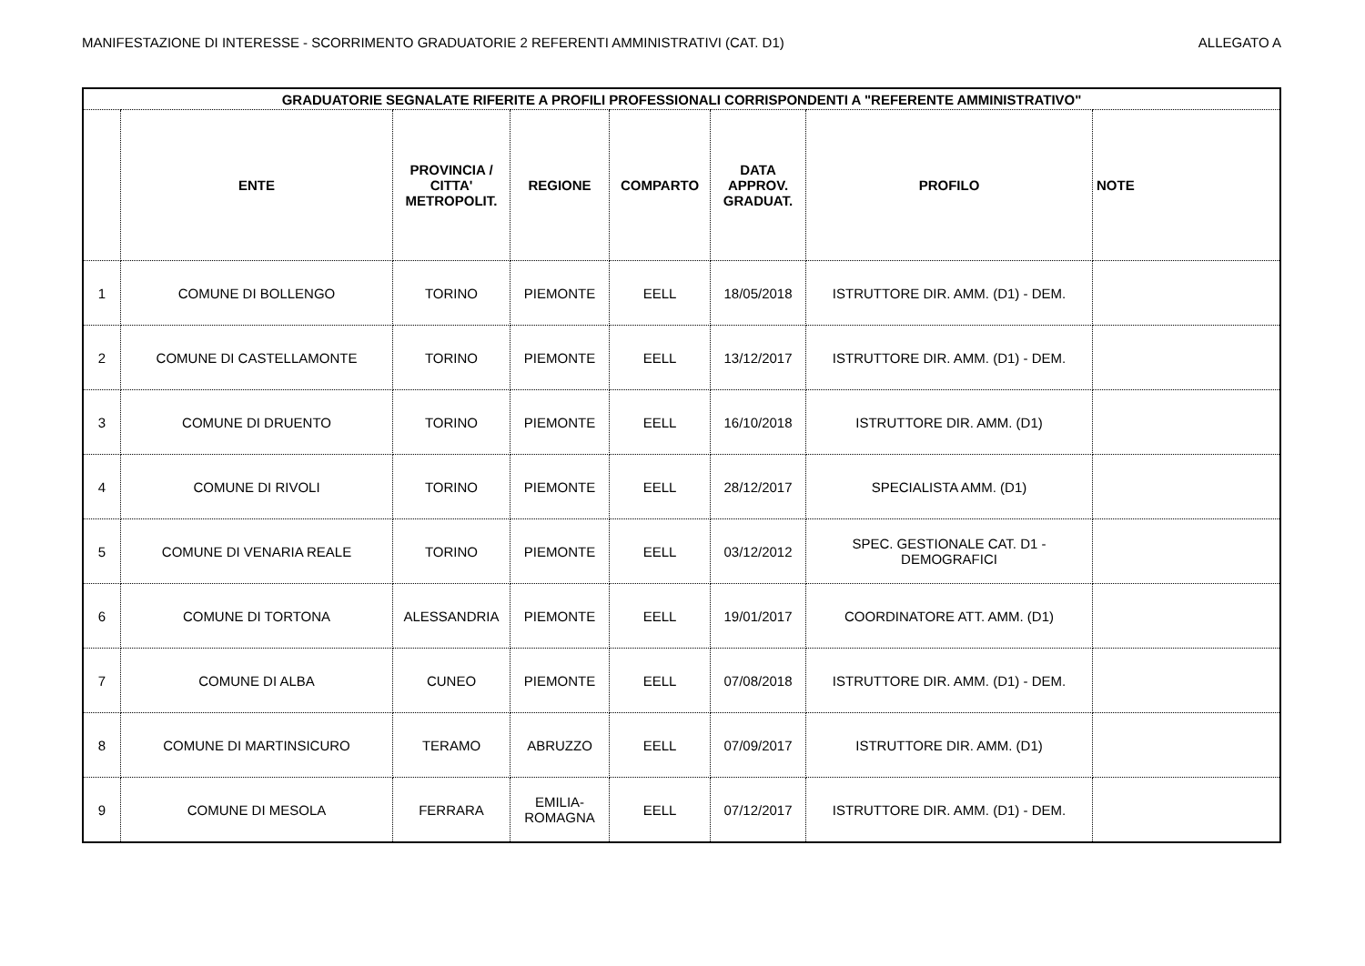MANIFESTAZIONE DI INTERESSE - SCORRIMENTO GRADUATORIE 2 REFERENTI AMMINISTRATIVI (CAT. D1) ALLEGATO A
| GRADUATORIE SEGNALATE RIFERITE A PROFILI PROFESSIONALI CORRISPONDENTI A "REFERENTE AMMINISTRATIVO" | | | | | | | |
| --- | --- | --- | --- | --- | --- | --- | --- |
| | ENTE | PROVINCIA / CITTA' METROPOLIT. | REGIONE | COMPARTO | DATA APPROV. GRADUAT. | PROFILO | NOTE |
| 1 | COMUNE DI BOLLENGO | TORINO | PIEMONTE | EELL | 18/05/2018 | ISTRUTTORE DIR. AMM. (D1) - DEM. | |
| 2 | COMUNE DI CASTELLAMONTE | TORINO | PIEMONTE | EELL | 13/12/2017 | ISTRUTTORE DIR. AMM. (D1) - DEM. | |
| 3 | COMUNE DI DRUENTO | TORINO | PIEMONTE | EELL | 16/10/2018 | ISTRUTTORE DIR. AMM. (D1) | |
| 4 | COMUNE DI RIVOLI | TORINO | PIEMONTE | EELL | 28/12/2017 | SPECIALISTA AMM. (D1) | |
| 5 | COMUNE DI VENARIA REALE | TORINO | PIEMONTE | EELL | 03/12/2012 | SPEC. GESTIONALE CAT. D1 - DEMOGRAFICI | |
| 6 | COMUNE DI TORTONA | ALESSANDRIA | PIEMONTE | EELL | 19/01/2017 | COORDINATORE ATT. AMM. (D1) | |
| 7 | COMUNE DI ALBA | CUNEO | PIEMONTE | EELL | 07/08/2018 | ISTRUTTORE DIR. AMM. (D1) - DEM. | |
| 8 | COMUNE DI MARTINSICURO | TERAMO | ABRUZZO | EELL | 07/09/2017 | ISTRUTTORE DIR. AMM. (D1) | |
| 9 | COMUNE DI MESOLA | FERRARA | EMILIA- ROMAGNA | EELL | 07/12/2017 | ISTRUTTORE DIR. AMM. (D1) - DEM. | |